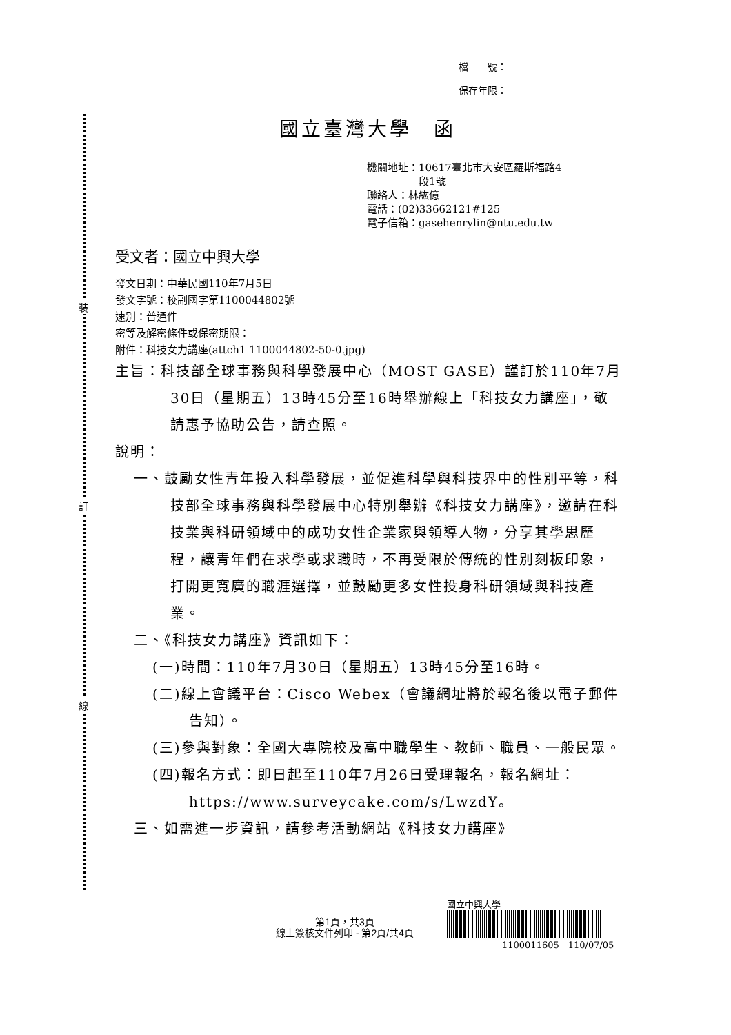裝
訂
線
檔　　號：
保存年限：
國立臺灣大學　函
機關地址：10617臺北市大安區羅斯福路4
　　　　　段1號
聯絡人：林紘億
電話：(02)33662121#125
電子信箱：gasehenrylin@ntu.edu.tw
受文者：國立中興大學
發文日期：中華民國110年7月5日
發文字號：校副國字第1100044802號
速別：普通件
密等及解密條件或保密期限：
附件：科技女力講座(attch1 1100044802-50-0.jpg)
主旨：科技部全球事務與科學發展中心（MOST GASE）謹訂於110年7月30日（星期五）13時45分至16時舉辦線上「科技女力講座」，敬請惠予協助公告，請查照。
說明：
一、鼓勵女性青年投入科學發展，並促進科學與科技界中的性別平等，科技部全球事務與科學發展中心特別舉辦《科技女力講座》，邀請在科技業與科研領域中的成功女性企業家與領導人物，分享其學思歷程，讓青年們在求學或求職時，不再受限於傳統的性別刻板印象，打開更寬廣的職涯選擇，並鼓勵更多女性投身科研領域與科技產業。
二、《科技女力講座》資訊如下：
(一)時間：110年7月30日（星期五）13時45分至16時。
(二)線上會議平台：Cisco Webex（會議網址將於報名後以電子郵件告知）。
(三)參與對象：全國大專院校及高中職學生、教師、職員、一般民眾。
(四)報名方式：即日起至110年7月26日受理報名，報名網址：https://www.surveycake.com/s/LwzdY。
三、如需進一步資訊，請參考活動網站《科技女力講座》
第1頁，共3頁
線上簽核文件列印 - 第2頁/共4頁
國立中興大學
1100011605　110/07/05